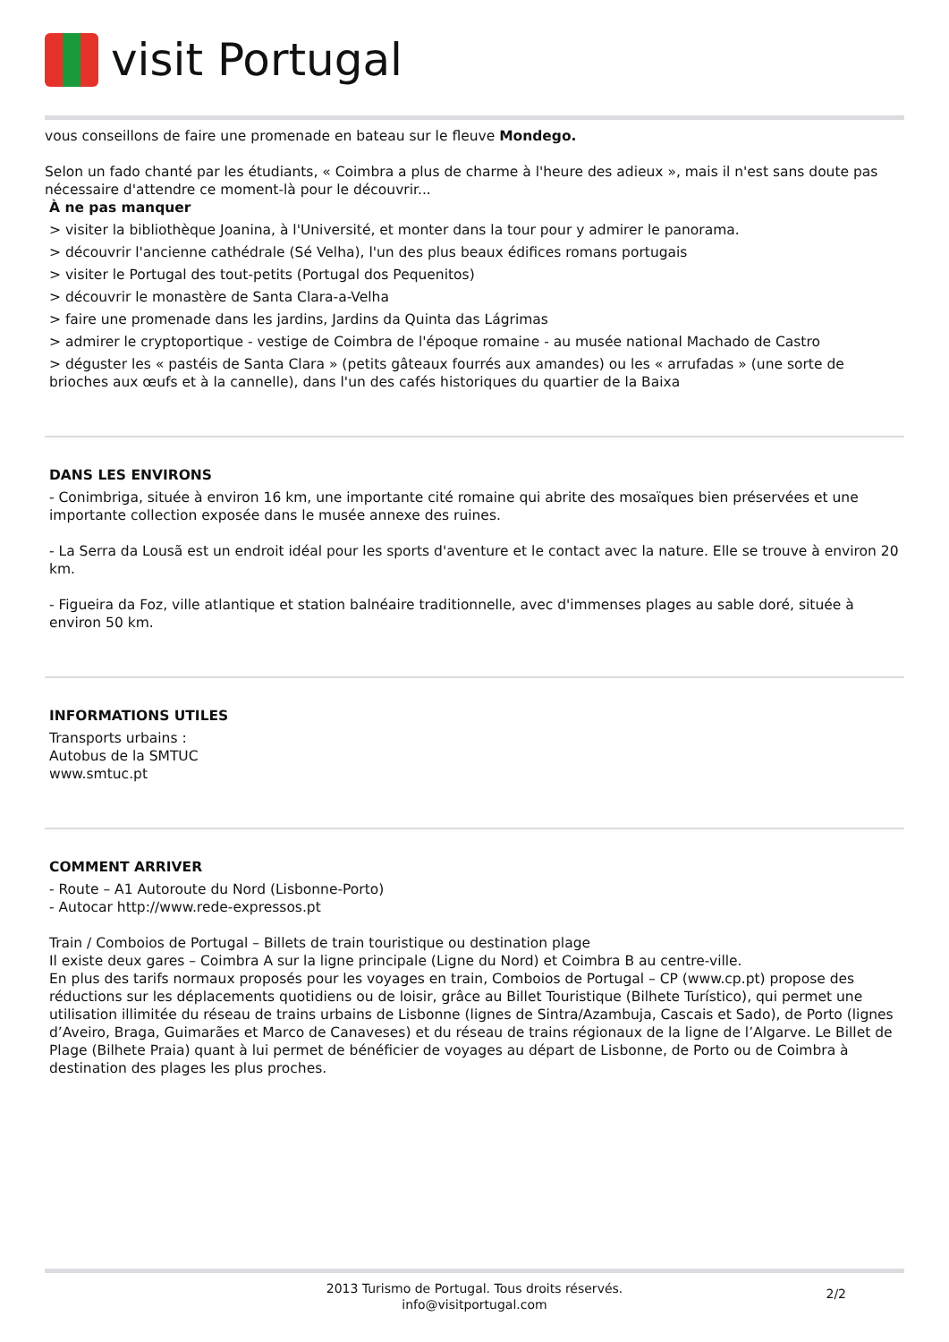visit Portugal
vous conseillons de faire une promenade en bateau sur le fleuve Mondego.
Selon un fado chanté par les étudiants, « Coimbra a plus de charme à l'heure des adieux », mais il n'est sans doute pas nécessaire d'attendre ce moment-là pour le découvrir...
À ne pas manquer
> visiter la bibliothèque Joanina, à l'Université, et monter dans la tour pour y admirer le panorama.
> découvrir l'ancienne cathédrale (Sé Velha), l'un des plus beaux édifices romans portugais
> visiter le Portugal des tout-petits (Portugal dos Pequenitos)
> découvrir le monastère de Santa Clara-a-Velha
> faire une promenade dans les jardins, Jardins da Quinta das Lágrimas
> admirer le cryptoportique - vestige de Coimbra de l'époque romaine - au musée national Machado de Castro
> déguster les « pastéis de Santa Clara » (petits gâteaux fourrés aux amandes) ou les « arrufadas » (une sorte de brioches aux œufs et à la cannelle), dans l'un des cafés historiques du quartier de la Baixa
DANS LES ENVIRONS
- Conimbriga, située à environ 16 km, une importante cité romaine qui abrite des mosaïques bien préservées et une importante collection exposée dans le musée annexe des ruines.
- La Serra da Lousã est un endroit idéal pour les sports d'aventure et le contact avec la nature. Elle se trouve à environ 20 km.
- Figueira da Foz, ville atlantique et station balnéaire traditionnelle, avec d'immenses plages au sable doré, située à environ 50 km.
INFORMATIONS UTILES
Transports urbains :
Autobus de la SMTUC
www.smtuc.pt
COMMENT ARRIVER
- Route – A1 Autoroute du Nord (Lisbonne-Porto)
- Autocar http://www.rede-expressos.pt
Train / Comboios de Portugal – Billets de train touristique ou destination plage
Il existe deux gares – Coimbra A sur la ligne principale (Ligne du Nord) et Coimbra B au centre-ville.
En plus des tarifs normaux proposés pour les voyages en train, Comboios de Portugal – CP (www.cp.pt) propose des réductions sur les déplacements quotidiens ou de loisir, grâce au Billet Touristique (Bilhete Turístico), qui permet une utilisation illimitée du réseau de trains urbains de Lisbonne (lignes de Sintra/Azambuja, Cascais et Sado), de Porto (lignes d’Aveiro, Braga, Guimarães et Marco de Canaveses) et du réseau de trains régionaux de la ligne de l’Algarve. Le Billet de Plage (Bilhete Praia) quant à lui permet de bénéficier de voyages au départ de Lisbonne, de Porto ou de Coimbra à destination des plages les plus proches.
2013 Turismo de Portugal. Tous droits réservés.
info@visitportugal.com
2/2